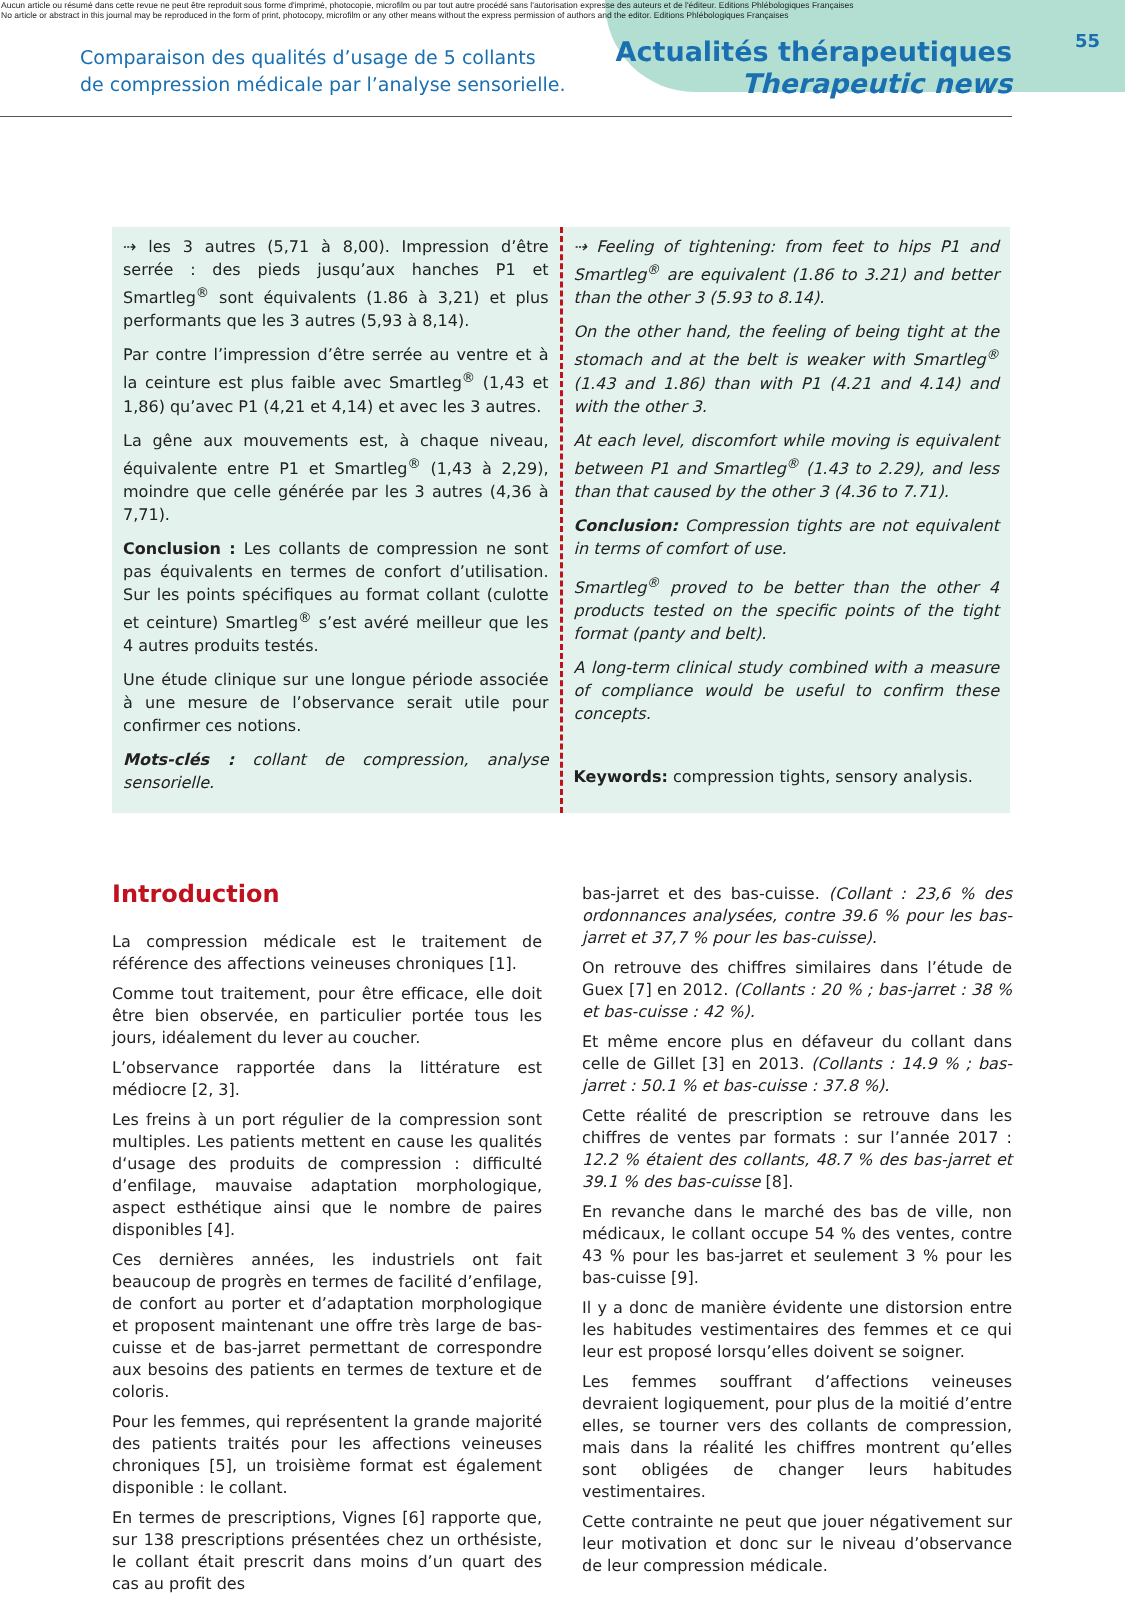Aucun article ou résumé dans cette revue ne peut être reproduit sous forme d'imprimé, photocopie, microfilm ou par tout autre procédé sans l'autorisation expresse des auteurs et de l'éditeur. Editions Phlébologiques Françaises
No article or abstract in this journal may be reproduced in the form of print, photocopy, microfilm or any other means without the express permission of authors and the editor. Editions Phlébologiques Françaises
55
Comparaison des qualités d’usage de 5 collants
de compression médicale par l’analyse sensorielle.
Actualités thérapeutiques
Therapeutic news
⇢ les 3 autres (5,71 à 8,00). Impression d’être serrée : des pieds jusqu’aux hanches P1 et Smartleg<sup>®</sup> sont équivalents (1.86 à 3,21) et plus performants que les 3 autres (5,93 à 8,14).
Par contre l’impression d’être serrée au ventre et à la ceinture est plus faible avec Smartleg<sup>®</sup> (1,43 et 1,86) qu’avec P1 (4,21 et 4,14) et avec les 3 autres.
La gêne aux mouvements est, à chaque niveau, équivalente entre P1 et Smartleg<sup>®</sup> (1,43 à 2,29), moindre que celle générée par les 3 autres (4,36 à 7,71).
Conclusion : Les collants de compression ne sont pas équivalents en termes de confort d’utilisation. Sur les points spécifiques au format collant (culotte et ceinture) Smartleg<sup>®</sup> s’est avéré meilleur que les 4 autres produits testés.
Une étude clinique sur une longue période associée à une mesure de l’observance serait utile pour confirmer ces notions.
Mots-clés : collant de compression, analyse sensorielle.
⇢ Feeling of tightening: from feet to hips P1 and Smartleg<sup>®</sup> are equivalent (1.86 to 3.21) and better than the other 3 (5.93 to 8.14).
On the other hand, the feeling of being tight at the stomach and at the belt is weaker with Smartleg<sup>®</sup> (1.43 and 1.86) than with P1 (4.21 and 4.14) and with the other 3.
At each level, discomfort while moving is equivalent between P1 and Smartleg<sup>®</sup> (1.43 to 2.29), and less than that caused by the other 3 (4.36 to 7.71).
Conclusion: Compression tights are not equivalent in terms of comfort of use.
Smartleg<sup>®</sup> proved to be better than the other 4 products tested on the specific points of the tight format (panty and belt).
A long-term clinical study combined with a measure of compliance would be useful to confirm these concepts.
Keywords: compression tights, sensory analysis.
Introduction
La compression médicale est le traitement de référence des affections veineuses chroniques [1].
Comme tout traitement, pour être efficace, elle doit être bien observée, en particulier portée tous les jours, idéalement du lever au coucher.
L’observance rapportée dans la littérature est médiocre [2, 3].
Les freins à un port régulier de la compression sont multiples. Les patients mettent en cause les qualités d‘usage des produits de compression : difficulté d’enfilage, mauvaise adaptation morphologique, aspect esthétique ainsi que le nombre de paires disponibles [4].
Ces dernières années, les industriels ont fait beaucoup de progrès en termes de facilité d’enfilage, de confort au porter et d’adaptation morphologique et proposent maintenant une offre très large de bas-cuisse et de bas-jarret permettant de correspondre aux besoins des patients en termes de texture et de coloris.
Pour les femmes, qui représentent la grande majorité des patients traités pour les affections veineuses chroniques [5], un troisième format est également disponible : le collant.
En termes de prescriptions, Vignes [6] rapporte que, sur 138 prescriptions présentées chez un orthésiste, le collant était prescrit dans moins d’un quart des cas au profit des
bas-jarret et des bas-cuisse. (Collant : 23,6 % des ordonnances analysées, contre 39.6 % pour les bas-jarret et 37,7 % pour les bas-cuisse).
On retrouve des chiffres similaires dans l’étude de Guex [7] en 2012. (Collants : 20 % ; bas-jarret : 38 % et bas-cuisse : 42 %).
Et même encore plus en défaveur du collant dans celle de Gillet [3] en 2013. (Collants : 14.9 % ; bas-jarret : 50.1 % et bas-cuisse : 37.8 %).
Cette réalité de prescription se retrouve dans les chiffres de ventes par formats : sur l’année 2017 : 12.2 % étaient des collants, 48.7 % des bas-jarret et 39.1 % des bas-cuisse [8].
En revanche dans le marché des bas de ville, non médicaux, le collant occupe 54 % des ventes, contre 43 % pour les bas-jarret et seulement 3 % pour les bas-cuisse [9].
Il y a donc de manière évidente une distorsion entre les habitudes vestimentaires des femmes et ce qui leur est proposé lorsqu’elles doivent se soigner.
Les femmes souffrant d’affections veineuses devraient logiquement, pour plus de la moitié d’entre elles, se tourner vers des collants de compression, mais dans la réalité les chiffres montrent qu’elles sont obligées de changer leurs habitudes vestimentaires.
Cette contrainte ne peut que jouer négativement sur leur motivation et donc sur le niveau d’observance de leur compression médicale.